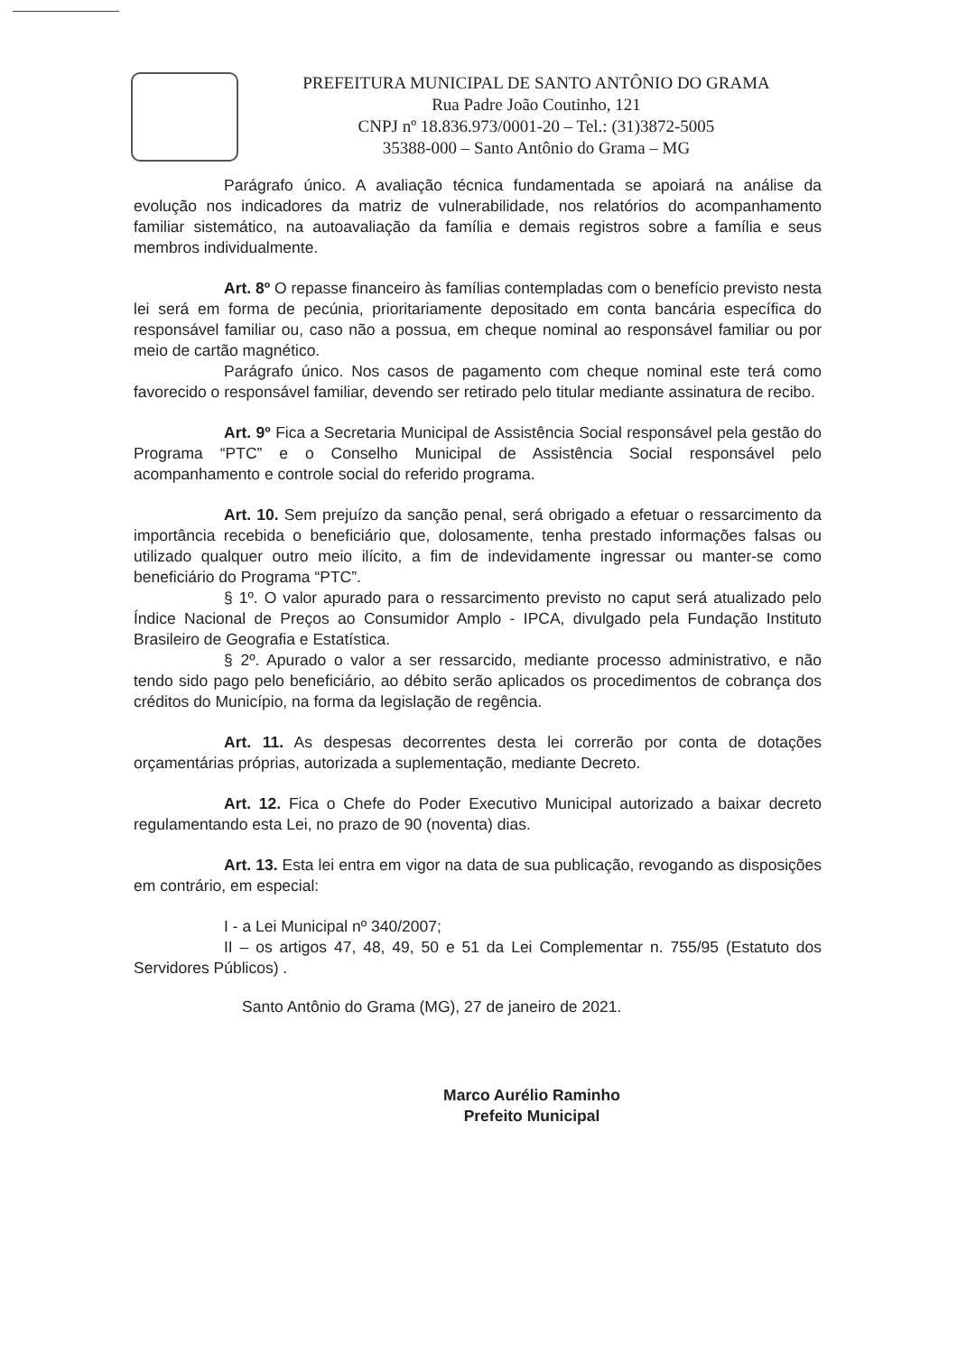PREFEITURA MUNICIPAL DE SANTO ANTÔNIO DO GRAMA
Rua Padre João Coutinho, 121
CNPJ nº 18.836.973/0001-20 – Tel.: (31)3872-5005
35388-000 – Santo Antônio do Grama – MG
Parágrafo único. A avaliação técnica fundamentada se apoiará na análise da evolução nos indicadores da matriz de vulnerabilidade, nos relatórios do acompanhamento familiar sistemático, na autoavaliação da família e demais registros sobre a família e seus membros individualmente.
Art. 8º O repasse financeiro às famílias contempladas com o benefício previsto nesta lei será em forma de pecúnia, prioritariamente depositado em conta bancária específica do responsável familiar ou, caso não a possua, em cheque nominal ao responsável familiar ou por meio de cartão magnético.
Parágrafo único. Nos casos de pagamento com cheque nominal este terá como favorecido o responsável familiar, devendo ser retirado pelo titular mediante assinatura de recibo.
Art. 9º Fica a Secretaria Municipal de Assistência Social responsável pela gestão do Programa “PTC” e o Conselho Municipal de Assistência Social responsável pelo acompanhamento e controle social do referido programa.
Art. 10. Sem prejuízo da sanção penal, será obrigado a efetuar o ressarcimento da importância recebida o beneficiário que, dolosamente, tenha prestado informações falsas ou utilizado qualquer outro meio ilícito, a fim de indevidamente ingressar ou manter-se como beneficiário do Programa “PTC”.
§ 1º. O valor apurado para o ressarcimento previsto no caput será atualizado pelo Índice Nacional de Preços ao Consumidor Amplo - IPCA, divulgado pela Fundação Instituto Brasileiro de Geografia e Estatística.
§ 2º. Apurado o valor a ser ressarcido, mediante processo administrativo, e não tendo sido pago pelo beneficiário, ao débito serão aplicados os procedimentos de cobrança dos créditos do Município, na forma da legislação de regência.
Art. 11. As despesas decorrentes desta lei correrão por conta de dotações orçamentárias próprias, autorizada a suplementação, mediante Decreto.
Art. 12. Fica o Chefe do Poder Executivo Municipal autorizado a baixar decreto regulamentando esta Lei, no prazo de 90 (noventa) dias.
Art. 13. Esta lei entra em vigor na data de sua publicação, revogando as disposições em contrário, em especial:
I - a Lei Municipal nº 340/2007;
II – os artigos 47, 48, 49, 50 e 51 da Lei Complementar n. 755/95 (Estatuto dos Servidores Públicos) .
Santo Antônio do Grama (MG), 27 de janeiro de 2021.
Marco Aurélio Raminho
Prefeito Municipal